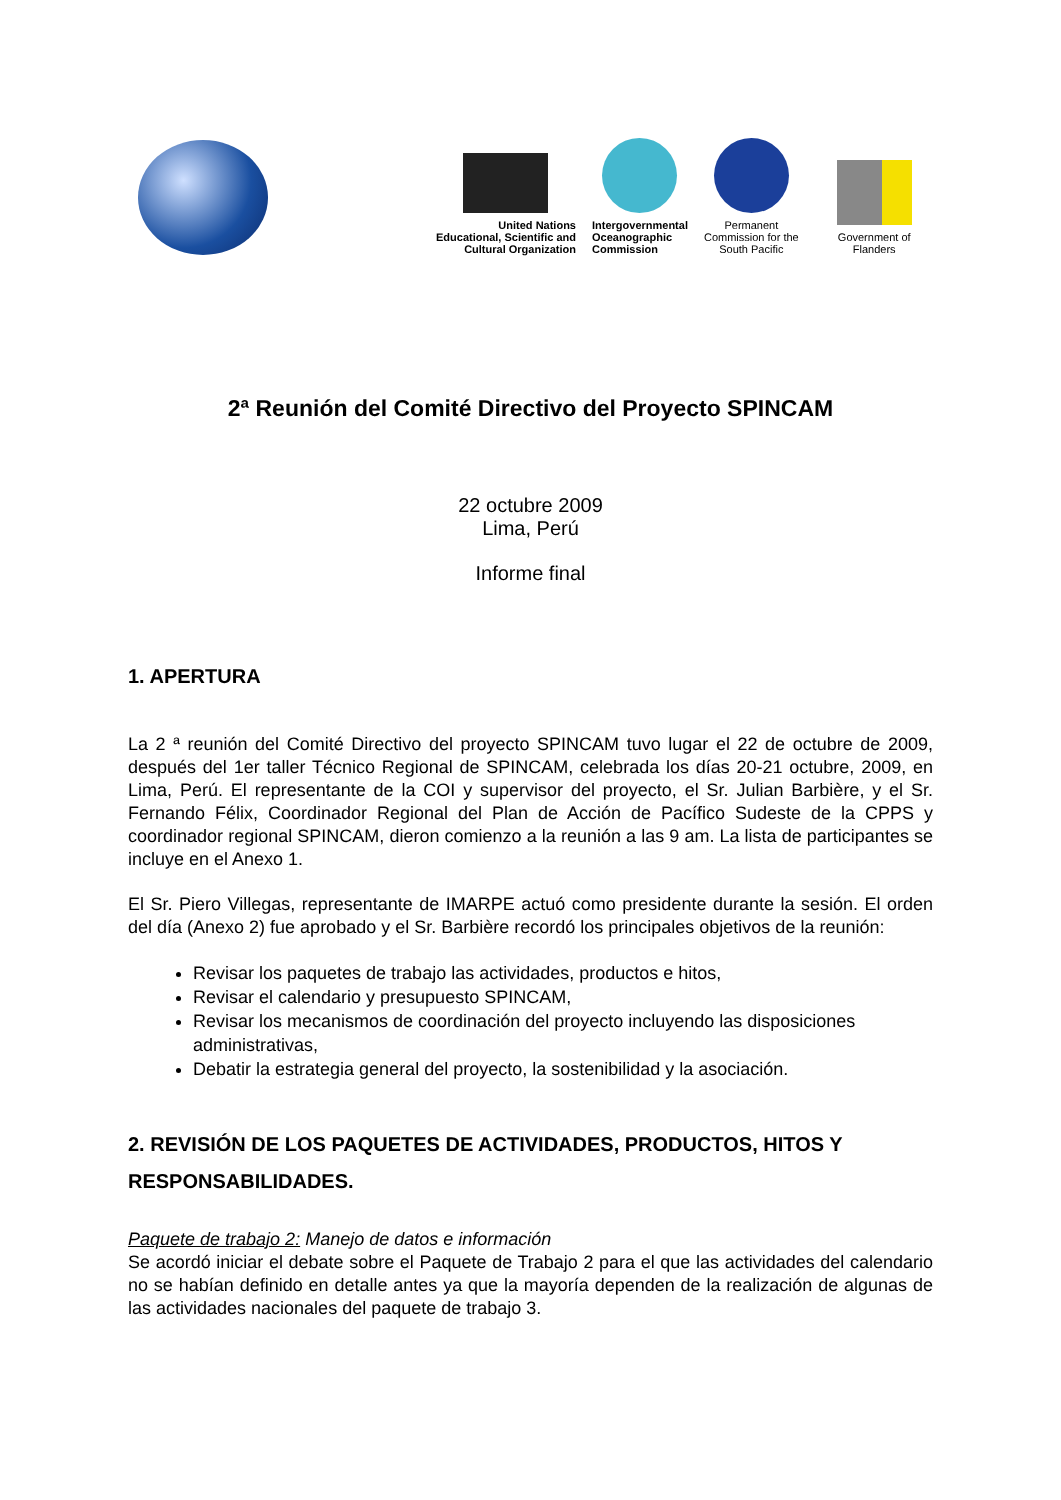United Nations
Educational, Scientific and
Cultural Organization
Intergovernmental
Oceanographic
Commission
Permanent
Commission for the
South Pacific
Government of
Flanders
2ª Reunión del Comité Directivo del Proyecto SPINCAM
22 octubre 2009
Lima, Perú
Informe final
1. APERTURA
La 2 ª reunión del Comité Directivo del proyecto SPINCAM tuvo lugar el 22 de octubre de 2009, después del 1er taller Técnico Regional de SPINCAM, celebrada los días 20-21 octubre, 2009, en Lima, Perú. El representante de la COI y supervisor del proyecto, el Sr. Julian Barbière, y el Sr. Fernando Félix, Coordinador Regional del Plan de Acción de Pacífico Sudeste de la CPPS y coordinador regional SPINCAM, dieron comienzo a la reunión a las 9 am. La lista de participantes se incluye en el Anexo 1.
El Sr. Piero Villegas, representante de IMARPE actuó como presidente durante la sesión. El orden del día (Anexo 2) fue aprobado y el Sr. Barbière recordó los principales objetivos de la reunión:
Revisar los paquetes de trabajo las actividades, productos e hitos,
Revisar el calendario y presupuesto SPINCAM,
Revisar los mecanismos de coordinación del proyecto incluyendo las disposiciones administrativas,
Debatir la estrategia general del proyecto, la sostenibilidad y la asociación.
2. REVISIÓN DE LOS PAQUETES DE ACTIVIDADES, PRODUCTOS, HITOS Y RESPONSABILIDADES.
Paquete de trabajo 2: Manejo de datos e información
Se acordó iniciar el debate sobre el Paquete de Trabajo 2 para el que las actividades del calendario no se habían definido en detalle antes ya que la mayoría dependen de la realización de algunas de las actividades nacionales del paquete de trabajo 3.